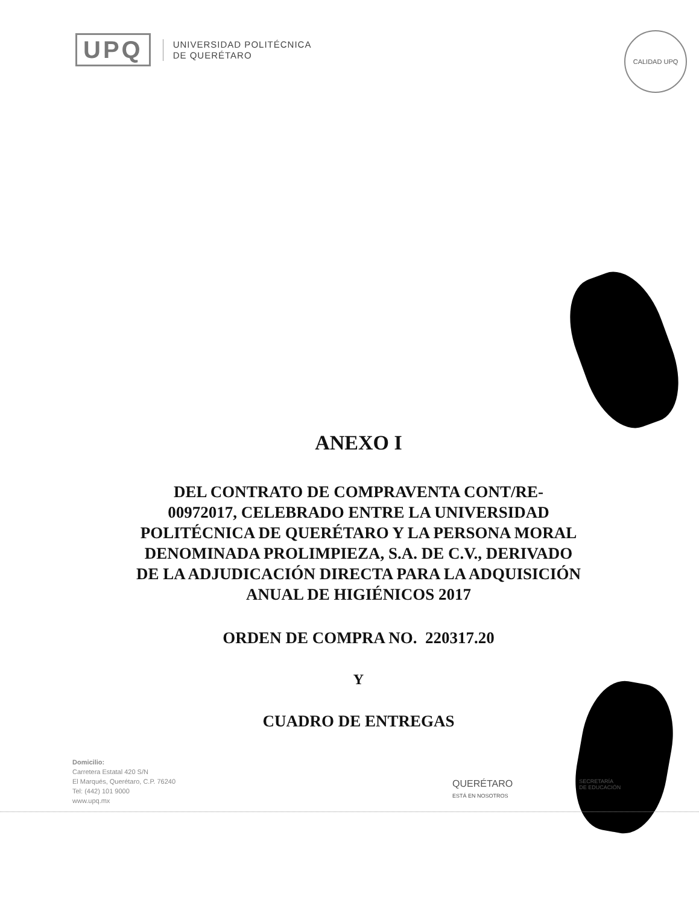UPQ
UNIVERSIDAD POLITÉCNICA
DE QUERÉTARO
CALIDAD UPQ
ANEXO I
DEL CONTRATO DE COMPRAVENTA CONT/RE-
00972017, CELEBRADO ENTRE LA UNIVERSIDAD
POLITÉCNICA DE QUERÉTARO Y LA PERSONA MORAL
DENOMINADA PROLIMPIEZA, S.A. DE C.V., DERIVADO
DE LA ADJUDICACIÓN DIRECTA PARA LA ADQUISICIÓN
ANUAL DE HIGIÉNICOS 2017
ORDEN DE COMPRA NO. 220317.20
Y
CUADRO DE ENTREGAS
Domicilio:
Carretera Estatal 420 S/N
El Marqués, Querétaro, C.P. 76240
Tel: (442) 101 9000
www.upq.mx
QUERÉTARO
ESTÁ EN NOSOTROS SECRETARÍA
DE EDUCACIÓN